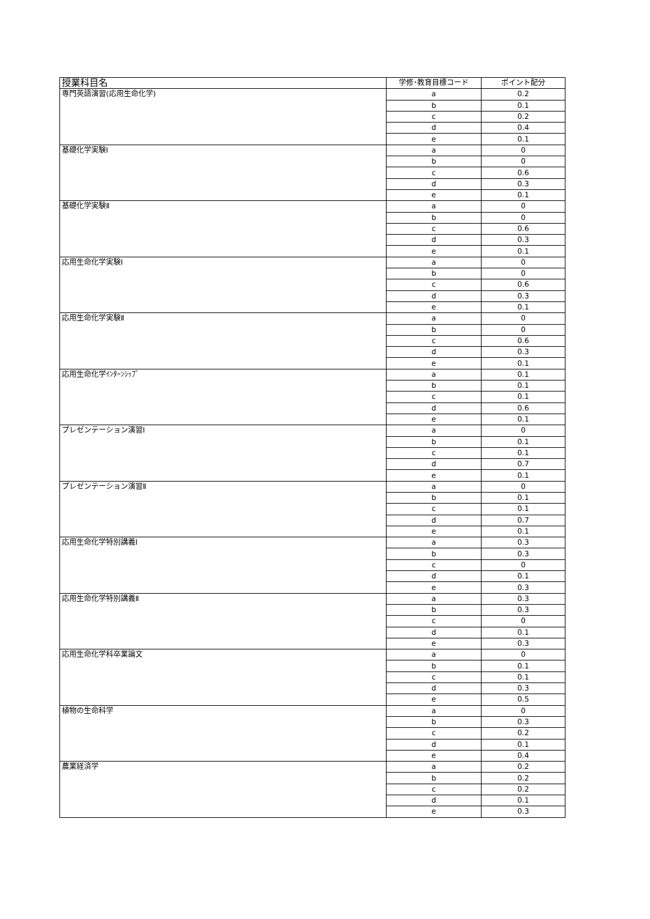| 授業科目名 | 学修･教育目標コード | ポイント配分 |
| --- | --- | --- |
| 専門英語演習(応用生命化学) | a | 0.2 |
| | b | 0.1 |
| | c | 0.2 |
| | d | 0.4 |
| | e | 0.1 |
| 基礎化学実験Ⅰ | a | 0 |
| | b | 0 |
| | c | 0.6 |
| | d | 0.3 |
| | e | 0.1 |
| 基礎化学実験Ⅱ | a | 0 |
| | b | 0 |
| | c | 0.6 |
| | d | 0.3 |
| | e | 0.1 |
| 応用生命化学実験Ⅰ | a | 0 |
| | b | 0 |
| | c | 0.6 |
| | d | 0.3 |
| | e | 0.1 |
| 応用生命化学実験Ⅱ | a | 0 |
| | b | 0 |
| | c | 0.6 |
| | d | 0.3 |
| | e | 0.1 |
| 応用生命化学ｲﾝﾀｰﾝｼｯﾌﾟ | a | 0.1 |
| | b | 0.1 |
| | c | 0.1 |
| | d | 0.6 |
| | e | 0.1 |
| プレゼンテーション演習Ⅰ | a | 0 |
| | b | 0.1 |
| | c | 0.1 |
| | d | 0.7 |
| | e | 0.1 |
| プレゼンテーション演習Ⅱ | a | 0 |
| | b | 0.1 |
| | c | 0.1 |
| | d | 0.7 |
| | e | 0.1 |
| 応用生命化学特別講義Ⅰ | a | 0.3 |
| | b | 0.3 |
| | c | 0 |
| | d | 0.1 |
| | e | 0.3 |
| 応用生命化学特別講義Ⅱ | a | 0.3 |
| | b | 0.3 |
| | c | 0 |
| | d | 0.1 |
| | e | 0.3 |
| 応用生命化学科卒業論文 | a | 0 |
| | b | 0.1 |
| | c | 0.1 |
| | d | 0.3 |
| | e | 0.5 |
| 植物の生命科学 | a | 0 |
| | b | 0.3 |
| | c | 0.2 |
| | d | 0.1 |
| | e | 0.4 |
| 農業経済学 | a | 0.2 |
| | b | 0.2 |
| | c | 0.2 |
| | d | 0.1 |
| | e | 0.3 |